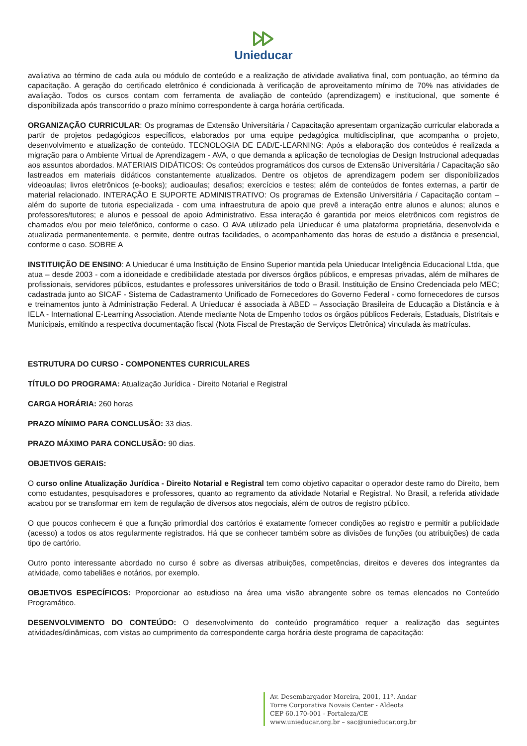Unieducar
avaliativa ao término de cada aula ou módulo de conteúdo e a realização de atividade avaliativa final, com pontuação, ao término da capacitação. A geração do certificado eletrônico é condicionada à verificação de aproveitamento mínimo de 70% nas atividades de avaliação. Todos os cursos contam com ferramenta de avaliação de conteúdo (aprendizagem) e institucional, que somente é disponibilizada após transcorrido o prazo mínimo correspondente à carga horária certificada.
ORGANIZAÇÃO CURRICULAR: Os programas de Extensão Universitária / Capacitação apresentam organização curricular elaborada a partir de projetos pedagógicos específicos, elaborados por uma equipe pedagógica multidisciplinar, que acompanha o projeto, desenvolvimento e atualização de conteúdo. TECNOLOGIA DE EAD/E-LEARNING: Após a elaboração dos conteúdos é realizada a migração para o Ambiente Virtual de Aprendizagem - AVA, o que demanda a aplicação de tecnologias de Design Instrucional adequadas aos assuntos abordados. MATERIAIS DIDÁTICOS: Os conteúdos programáticos dos cursos de Extensão Universitária / Capacitação são lastreados em materiais didáticos constantemente atualizados. Dentre os objetos de aprendizagem podem ser disponibilizados videoaulas; livros eletrônicos (e-books); audioaulas; desafios; exercícios e testes; além de conteúdos de fontes externas, a partir de material relacionado. INTERAÇÃO E SUPORTE ADMINISTRATIVO: Os programas de Extensão Universitária / Capacitação contam – além do suporte de tutoria especializada - com uma infraestrutura de apoio que prevê a interação entre alunos e alunos; alunos e professores/tutores; e alunos e pessoal de apoio Administrativo. Essa interação é garantida por meios eletrônicos com registros de chamados e/ou por meio telefônico, conforme o caso. O AVA utilizado pela Unieducar é uma plataforma proprietária, desenvolvida e atualizada permanentemente, e permite, dentre outras facilidades, o acompanhamento das horas de estudo a distância e presencial, conforme o caso. SOBRE A
INSTITUIÇÃO DE ENSINO: A Unieducar é uma Instituição de Ensino Superior mantida pela Unieducar Inteligência Educacional Ltda, que atua – desde 2003 - com a idoneidade e credibilidade atestada por diversos órgãos públicos, e empresas privadas, além de milhares de profissionais, servidores públicos, estudantes e professores universitários de todo o Brasil. Instituição de Ensino Credenciada pelo MEC; cadastrada junto ao SICAF - Sistema de Cadastramento Unificado de Fornecedores do Governo Federal - como fornecedores de cursos e treinamentos junto à Administração Federal. A Unieducar é associada à ABED – Associação Brasileira de Educação a Distância e à IELA - International E-Learning Association. Atende mediante Nota de Empenho todos os órgãos públicos Federais, Estaduais, Distritais e Municipais, emitindo a respectiva documentação fiscal (Nota Fiscal de Prestação de Serviços Eletrônica) vinculada às matrículas.
ESTRUTURA DO CURSO - COMPONENTES CURRICULARES
TÍTULO DO PROGRAMA: Atualização Jurídica - Direito Notarial e Registral
CARGA HORÁRIA: 260 horas
PRAZO MÍNIMO PARA CONCLUSÃO: 33 dias.
PRAZO MÁXIMO PARA CONCLUSÃO: 90 dias.
OBJETIVOS GERAIS:
O curso online Atualização Jurídica - Direito Notarial e Registral tem como objetivo capacitar o operador deste ramo do Direito, bem como estudantes, pesquisadores e professores, quanto ao regramento da atividade Notarial e Registral. No Brasil, a referida atividade acabou por se transformar em item de regulação de diversos atos negociais, além de outros de registro público.
O que poucos conhecem é que a função primordial dos cartórios é exatamente fornecer condições ao registro e permitir a publicidade (acesso) a todos os atos regularmente registrados. Há que se conhecer também sobre as divisões de funções (ou atribuições) de cada tipo de cartório.
Outro ponto interessante abordado no curso é sobre as diversas atribuições, competências, direitos e deveres dos integrantes da atividade, como tabeliães e notários, por exemplo.
OBJETIVOS ESPECÍFICOS: Proporcionar ao estudioso na área uma visão abrangente sobre os temas elencados no Conteúdo Programático.
DESENVOLVIMENTO DO CONTEÚDO: O desenvolvimento do conteúdo programático requer a realização das seguintes atividades/dinâmicas, com vistas ao cumprimento da correspondente carga horária deste programa de capacitação:
Av. Desembargador Moreira, 2001, 11º. Andar
Torre Corporativa Novais Center - Aldeota
CEP 60.170-001 - Fortaleza/CE
www.unieducar.org.br – sac@unieducar.org.br